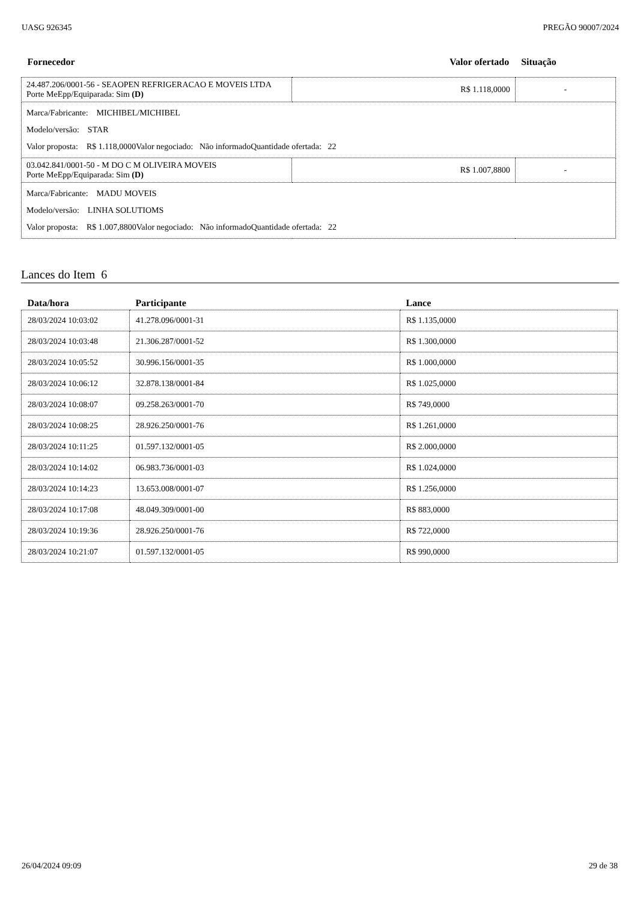UASG 926345 PREGÃO 90007/2024
| Fornecedor | Valor ofertado | Situação |
| --- | --- | --- |
| 24.487.206/0001-56 - SEAOPEN REFRIGERACAO E MOVEIS LTDA Porte MeEpp/Equiparada: Sim (D) | R$ 1.118,0000 | - |
| Marca/Fabricante: MICHIBEL/MICHIBEL Modelo/versão: STAR Valor proposta: R$ 1.118,0000 Valor negociado: Não informado Quantidade ofertada: 22 | | |
| 03.042.841/0001-50 - M DO C M OLIVEIRA MOVEIS Porte MeEpp/Equiparada: Sim (D) | R$ 1.007,8800 | - |
| Marca/Fabricante: MADU MOVEIS Modelo/versão: LINHA SOLUTIOMS Valor proposta: R$ 1.007,8800 Valor negociado: Não informado Quantidade ofertada: 22 | | |
Lances do Item 6
| Data/hora | Participante | Lance |
| --- | --- | --- |
| 28/03/2024 10:03:02 | 41.278.096/0001-31 | R$ 1.135,0000 |
| 28/03/2024 10:03:48 | 21.306.287/0001-52 | R$ 1.300,0000 |
| 28/03/2024 10:05:52 | 30.996.156/0001-35 | R$ 1.000,0000 |
| 28/03/2024 10:06:12 | 32.878.138/0001-84 | R$ 1.025,0000 |
| 28/03/2024 10:08:07 | 09.258.263/0001-70 | R$ 749,0000 |
| 28/03/2024 10:08:25 | 28.926.250/0001-76 | R$ 1.261,0000 |
| 28/03/2024 10:11:25 | 01.597.132/0001-05 | R$ 2.000,0000 |
| 28/03/2024 10:14:02 | 06.983.736/0001-03 | R$ 1.024,0000 |
| 28/03/2024 10:14:23 | 13.653.008/0001-07 | R$ 1.256,0000 |
| 28/03/2024 10:17:08 | 48.049.309/0001-00 | R$ 883,0000 |
| 28/03/2024 10:19:36 | 28.926.250/0001-76 | R$ 722,0000 |
| 28/03/2024 10:21:07 | 01.597.132/0001-05 | R$ 990,0000 |
26/04/2024 09:09 29 de 38